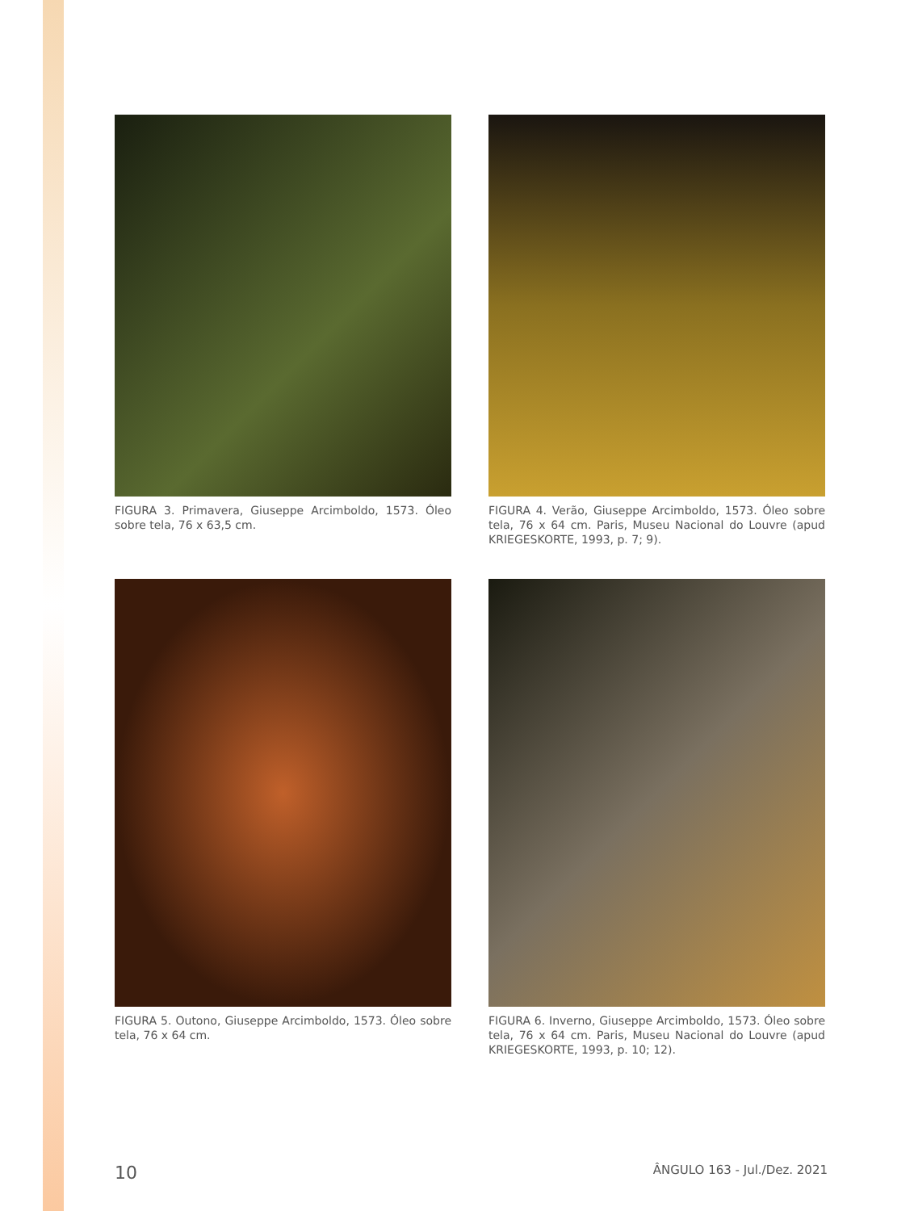FIGURA 3. Primavera, Giuseppe Arcimboldo, 1573. Óleo sobre tela, 76 x 63,5 cm.
FIGURA 4. Verão, Giuseppe Arcimboldo, 1573. Óleo sobre tela, 76 x 64 cm. Paris, Museu Nacional do Louvre (apud KRIEGESKORTE, 1993, p. 7; 9).
FIGURA 5. Outono, Giuseppe Arcimboldo, 1573. Óleo sobre tela, 76 x 64 cm.
FIGURA 6. Inverno, Giuseppe Arcimboldo, 1573. Óleo sobre tela, 76 x 64 cm. Paris, Museu Nacional do Louvre (apud KRIEGESKORTE, 1993, p. 10; 12).
10 ÂNGULO 163 - Jul./Dez. 2021